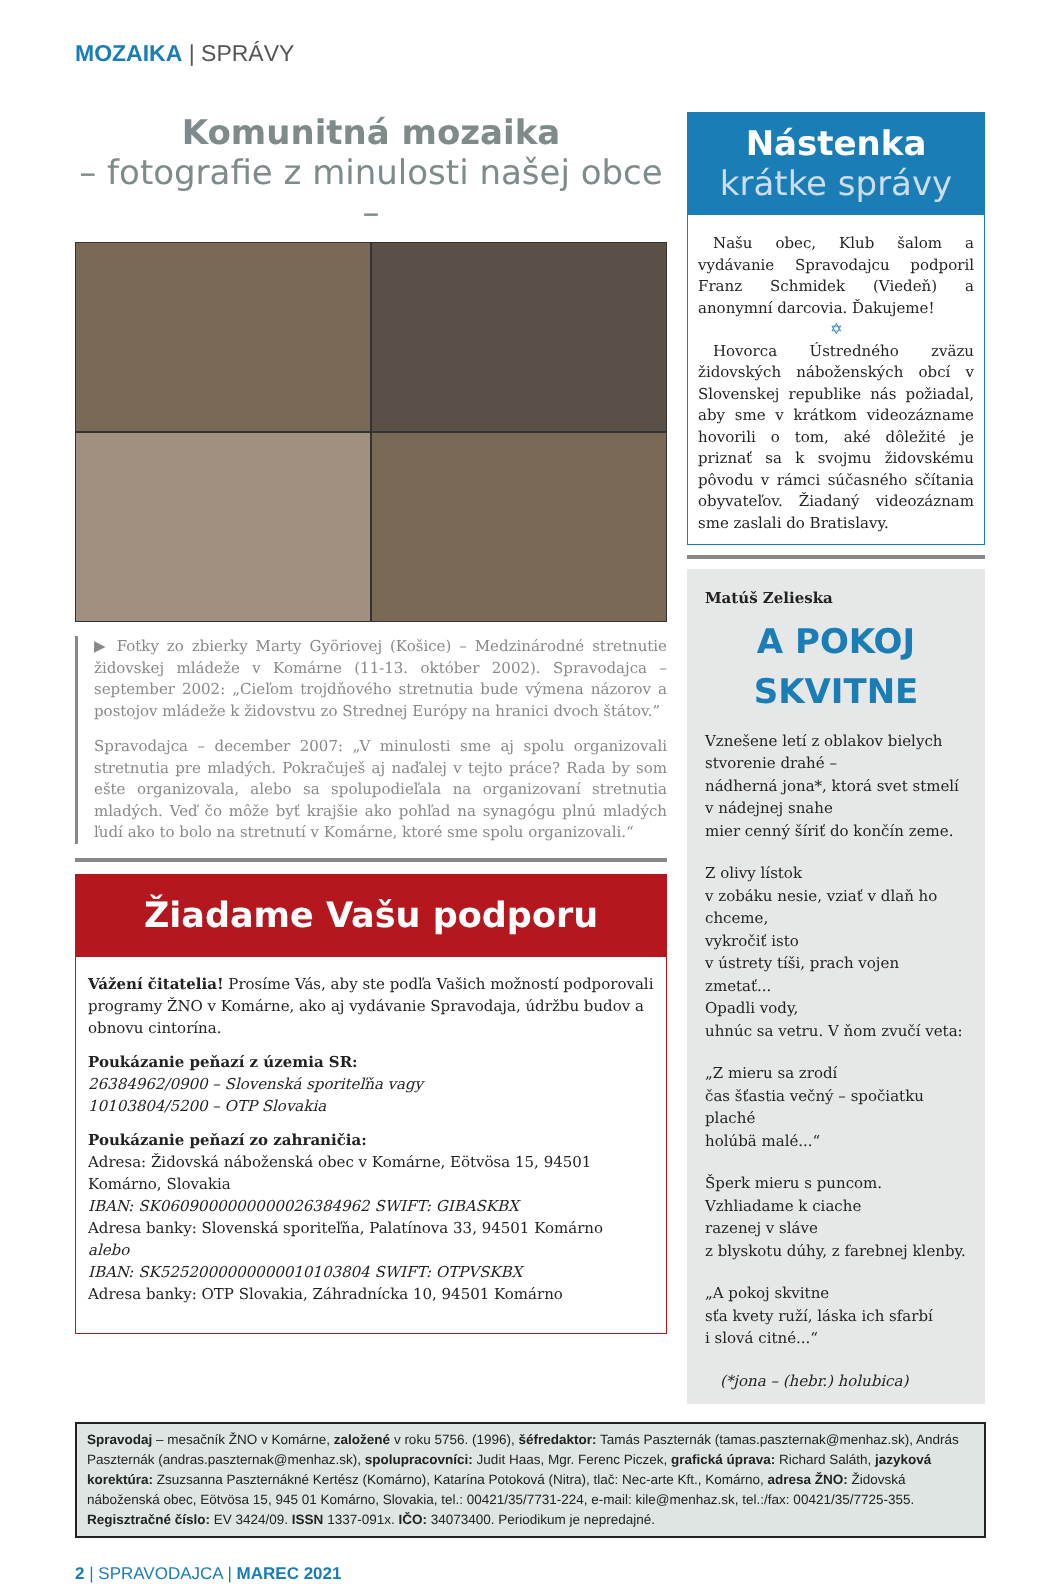MOZAIKA | SPRÁVY
Komunitná mozaika
– fotografie z minulosti našej obce –
▶ Fotky zo zbierky Marty Györiovej (Košice) – Medzinárodné stretnutie židovskej mládeže v Komárne (11-13. október 2002). Spravodajca – september 2002: „Cieľom trojdňového stretnutia bude výmena názorov a postojov mládeže k židovstvu zo Strednej Európy na hranici dvoch štátov.”
Spravodajca – december 2007: „V minulosti sme aj spolu organizovali stretnutia pre mladých. Pokračuješ aj naďalej v tejto práce? Rada by som ešte organizovala, alebo sa spolupodieľala na organizovaní stretnutia mladých. Veď čo môže byť krajšie ako pohľad na synagógu plnú mladých ľudí ako to bolo na stretnutí v Komárne, ktoré sme spolu organizovali.“
Žiadame Vašu podporu
Vážení čitatelia! Prosíme Vás, aby ste podľa Vašich možností podporovali programy ŽNO v Komárne, ako aj vydávanie Spravodaja, údržbu budov a obnovu cintorína.
Poukázanie peňazí z územia SR:
26384962/0900 – Slovenská sporiteľňa vagy
10103804/5200 – OTP Slovakia
Poukázanie peňazí zo zahraničia:
Adresa: Židovská náboženská obec v Komárne, Eötvösa 15, 94501 Komárno, Slovakia
IBAN: SK0609000000000026384962 SWIFT: GIBASKBX
Adresa banky: Slovenská sporiteľňa, Palatínova 33, 94501 Komárno
alebo
IBAN: SK5252000000000010103804 SWIFT: OTPVSKBX
Adresa banky: OTP Slovakia, Záhradnícka 10, 94501 Komárno
Nástenka
krátke správy
Našu obec, Klub šalom a vydávanie Spravodajcu podporil Franz Schmidek (Viedeň) a anonymní darcovia. Ďakujeme!
✡
Hovorca Ústredného zväzu židovských náboženských obcí v Slovenskej republike nás požiadal, aby sme v krátkom videozázname hovorili o tom, aké dôležité je priznať sa k svojmu židovskému pôvodu v rámci súčasného sčítania obyvateľov. Žiadaný videozáznam sme zaslali do Bratislavy.
Matúš Zelieska
A POKOJ
SKVITNE
Vznešene letí z oblakov bielych
stvorenie drahé –
nádherná jona*, ktorá svet stmelí
v nádejnej snahe
mier cenný šíriť do končín zeme.
Z olivy lístok
v zobáku nesie, vziať v dlaň ho chceme,
vykročiť isto
v ústrety tíši, prach vojen zmetať...
Opadli vody,
uhnúc sa vetru. V ňom zvučí veta:
„Z mieru sa zrodí
čas šťastia večný – spočiatku plaché
holúbä malé...“
Šperk mieru s puncom.
Vzhliadame k ciache
razenej v sláve
z blyskotu dúhy, z farebnej klenby.
„A pokoj skvitne
sťa kvety ruží, láska ich sfarbí
i slová citné...“
(*jona – (hebr.) holubica)
Spravodaj – mesačník ŽNO v Komárne, založené v roku 5756. (1996), šéfredaktor: Tamás Paszternák (tamas.paszternak@menhaz.sk), András Paszternák (andras.paszternak@menhaz.sk), spolupracovníci: Judit Haas, Mgr. Ferenc Piczek, grafická úprava: Richard Saláth, jazyková korektúra: Zsuzsanna Paszternákné Kertész (Komárno), Katarína Potoková (Nitra), tlač: Nec-arte Kft., Komárno, adresa ŽNO: Židovská náboženská obec, Eötvösa 15, 945 01 Komárno, Slovakia, tel.: 00421/35/7731-224, e-mail: kile@menhaz.sk, tel.:/fax: 00421/35/7725-355. Regisztračné číslo: EV 3424/09. ISSN 1337-091x. IČO: 34073400. Periodikum je nepredajné.
2 | SPRAVODAJCA | MAREC 2021